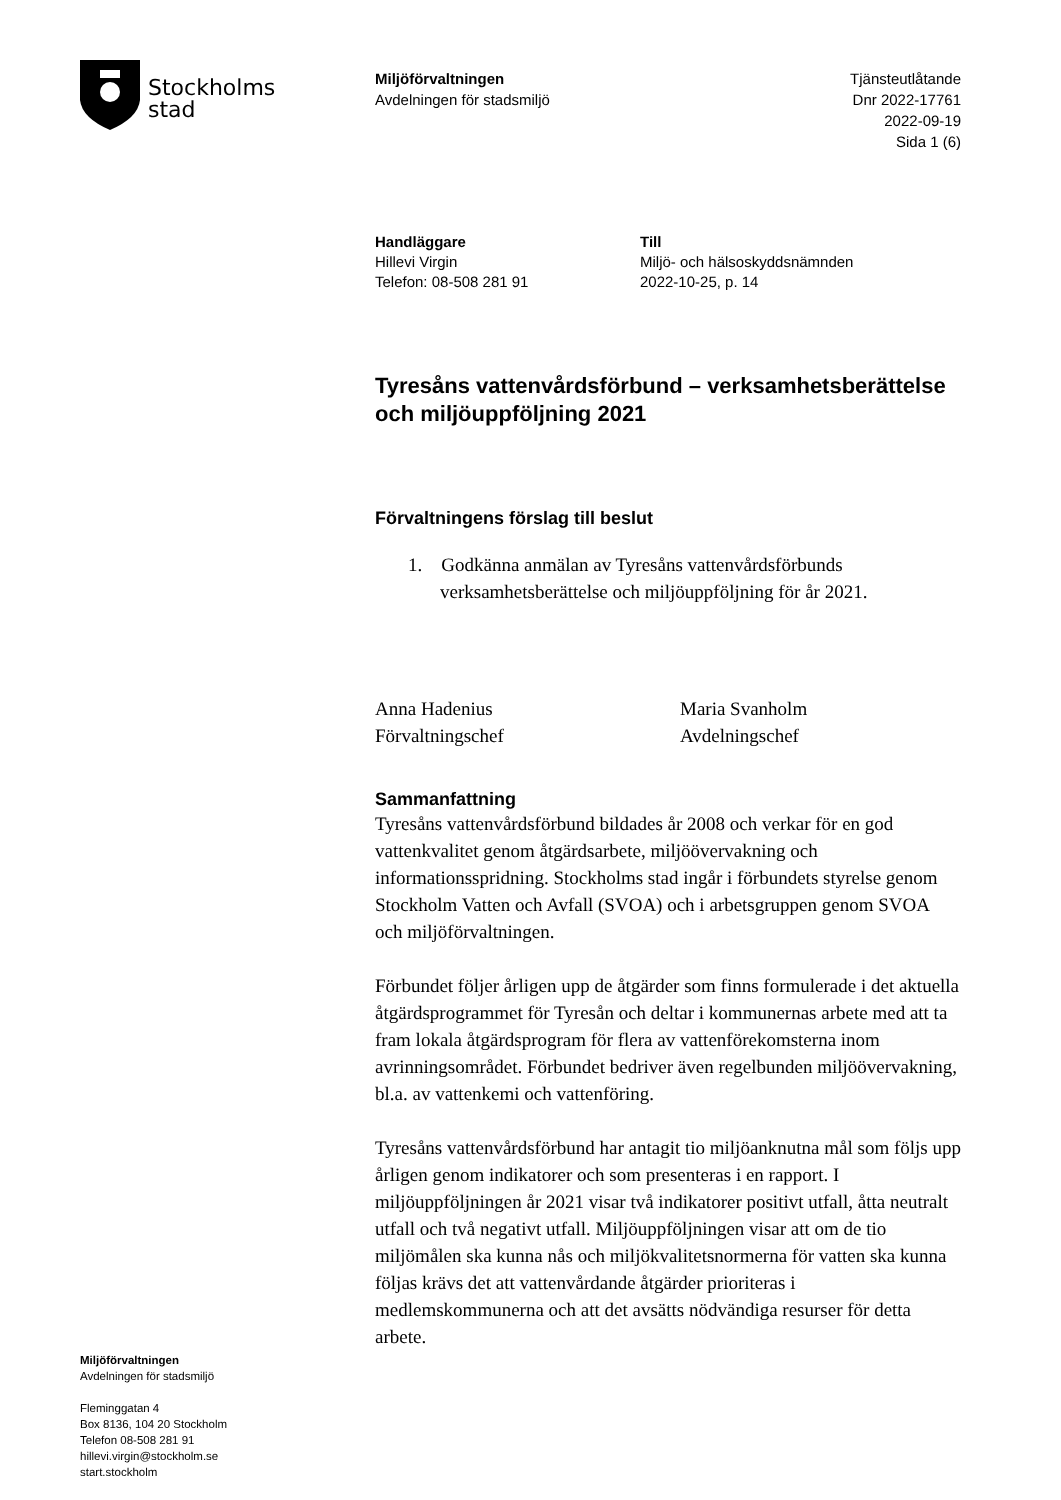Stockholms
stad
Miljöförvaltningen
Avdelningen för stadsmiljö
Tjänsteutlåtande
Dnr 2022-17761
2022-09-19
Sida 1 (6)
Handläggare
Hillevi Virgin
Telefon: 08-508 281 91
Till
Miljö- och hälsoskyddsnämnden
2022-10-25, p. 14
Tyresåns vattenvårdsförbund – verksamhetsberättelse och miljöuppföljning 2021
Förvaltningens förslag till beslut
1. Godkänna anmälan av Tyresåns vattenvårdsförbunds verksamhetsberättelse och miljöuppföljning för år 2021.
Anna Hadenius
Förvaltningschef
Maria Svanholm
Avdelningschef
Sammanfattning
Tyresåns vattenvårdsförbund bildades år 2008 och verkar för en god vattenkvalitet genom åtgärdsarbete, miljöövervakning och informationsspridning. Stockholms stad ingår i förbundets styrelse genom Stockholm Vatten och Avfall (SVOA) och i arbetsgruppen genom SVOA och miljöförvaltningen.
Förbundet följer årligen upp de åtgärder som finns formulerade i det aktuella åtgärdsprogrammet för Tyresån och deltar i kommunernas arbete med att ta fram lokala åtgärdsprogram för flera av vattenförekomsterna inom avrinningsområdet. Förbundet bedriver även regelbunden miljöövervakning, bl.a. av vattenkemi och vattenföring.
Tyresåns vattenvårdsförbund har antagit tio miljöanknutna mål som följs upp årligen genom indikatorer och som presenteras i en rapport. I miljöuppföljningen år 2021 visar två indikatorer positivt utfall, åtta neutralt utfall och två negativt utfall. Miljöuppföljningen visar att om de tio miljömålen ska kunna nås och miljökvalitetsnormerna för vatten ska kunna följas krävs det att vattenvårdande åtgärder prioriteras i medlemskommunerna och att det avsätts nödvändiga resurser för detta arbete.
Miljöförvaltningen
Avdelningen för stadsmiljö
Fleminggatan 4
Box 8136, 104 20 Stockholm
Telefon 08-508 281 91
hillevi.virgin@stockholm.se
start.stockholm